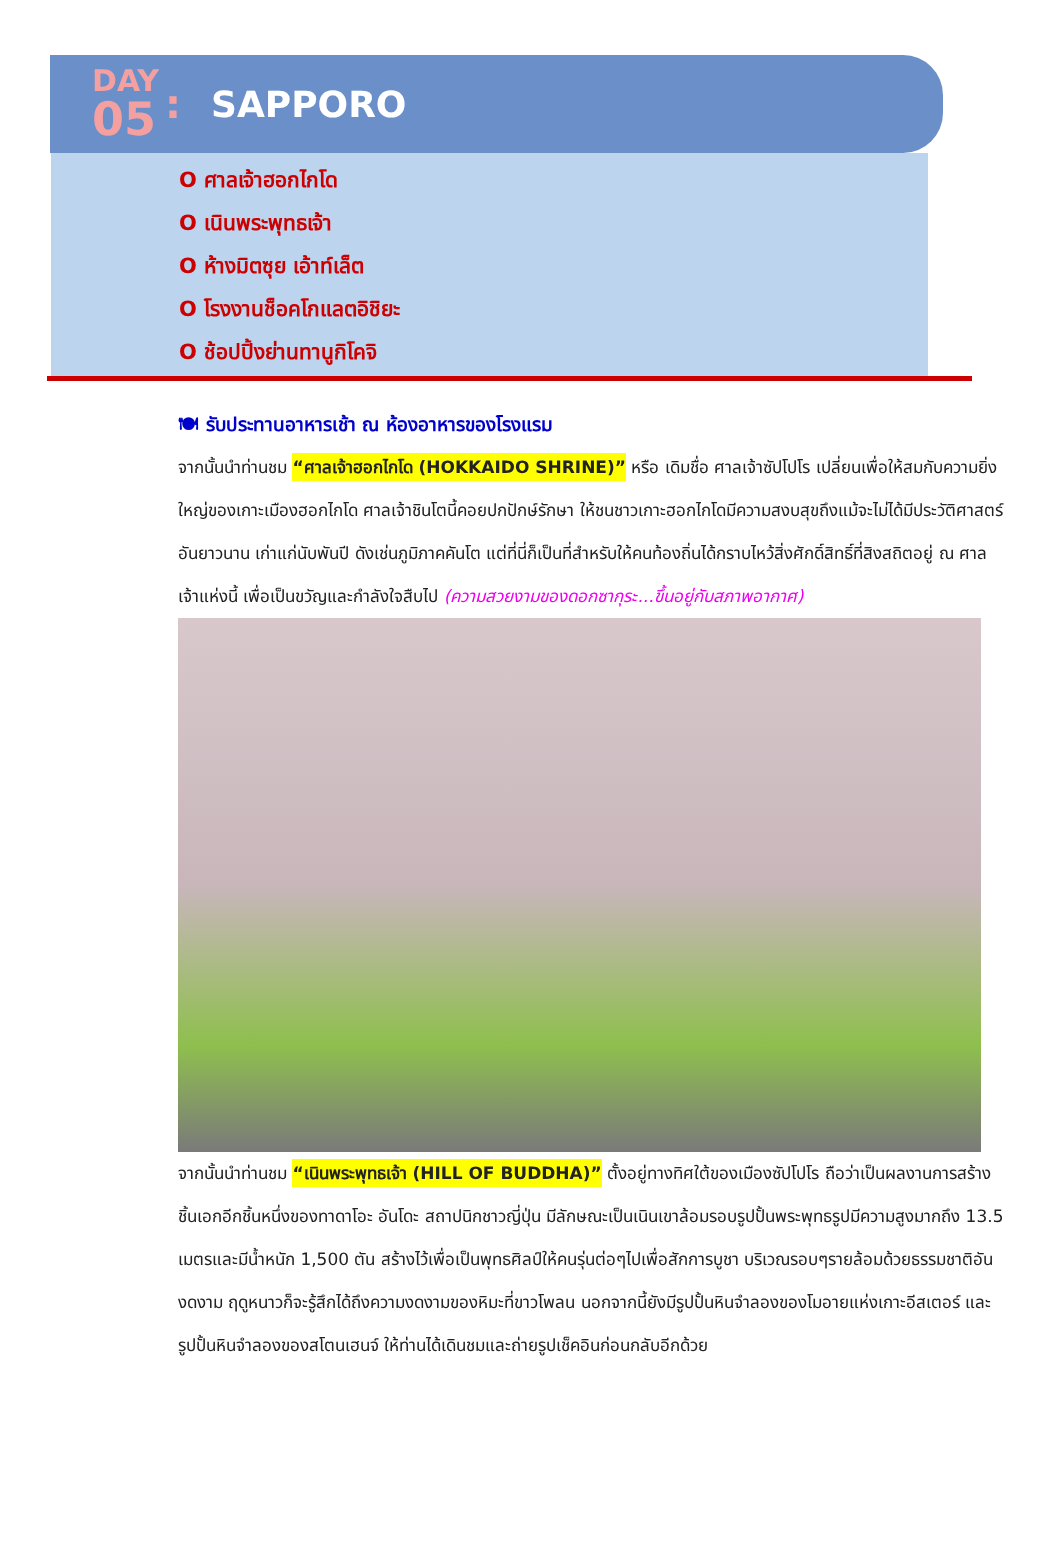DAY
05
: SAPPORO
O ศาลเจ้าฮอกไกโด
O เนินพระพุทธเจ้า
O ห้างมิตซุย เอ้าท์เล็ต
O โรงงานช็อคโกแลตอิชิยะ
O ช้อปปิ้งย่านทานูกิโคจิ
🍽 รับประทานอาหารเช้า ณ ห้องอาหารของโรงแรม
จากนั้นนำท่านชม “ศาลเจ้าฮอกไกโด (HOKKAIDO SHRINE)” หรือ เดิมชื่อ ศาลเจ้าซัปโปโร เปลี่ยนเพื่อให้สมกับความยิ่งใหญ่ของเกาะเมืองฮอกไกโด ศาลเจ้าชินโตนี้คอยปกปักษ์รักษา ให้ชนชาวเกาะฮอกไกโดมีความสงบสุขถึงแม้จะไม่ได้มีประวัติศาสตร์อันยาวนาน เก่าแก่นับพันปี ดังเช่นภูมิภาคคันโต แต่ที่นี่ก็เป็นที่สำหรับให้คนท้องถิ่นได้กราบไหว้สิ่งศักดิ์สิทธิ์ที่สิงสถิตอยู่ ณ ศาลเจ้าแห่งนี้ เพื่อเป็นขวัญและกำลังใจสืบไป (ความสวยงามของดอกซากุระ...ขึ้นอยู่กับสภาพอากาศ)
จากนั้นนำท่านชม “เนินพระพุทธเจ้า (HILL OF BUDDHA)” ตั้งอยู่ทางทิศใต้ของเมืองซัปโปโร ถือว่าเป็นผลงานการสร้างชิ้นเอกอีกชิ้นหนึ่งของทาดาโอะ อันโดะ สถาปนิกชาวญี่ปุ่น มีลักษณะเป็นเนินเขาล้อมรอบรูปปั้นพระพุทธรูปมีความสูงมากถึง 13.5 เมตรและมีน้ำหนัก 1,500 ตัน สร้างไว้เพื่อเป็นพุทธศิลป์ให้คนรุ่นต่อๆไปเพื่อสักการบูชา บริเวณรอบๆรายล้อมด้วยธรรมชาติอันงดงาม ฤดูหนาวก็จะรู้สึกได้ถึงความงดงามของหิมะที่ขาวโพลน นอกจากนี้ยังมีรูปปั้นหินจำลองของโมอายแห่งเกาะอีสเตอร์ และรูปปั้นหินจำลองของสโตนเฮนจ์ ให้ท่านได้เดินชมและถ่ายรูปเช็คอินก่อนกลับอีกด้วย